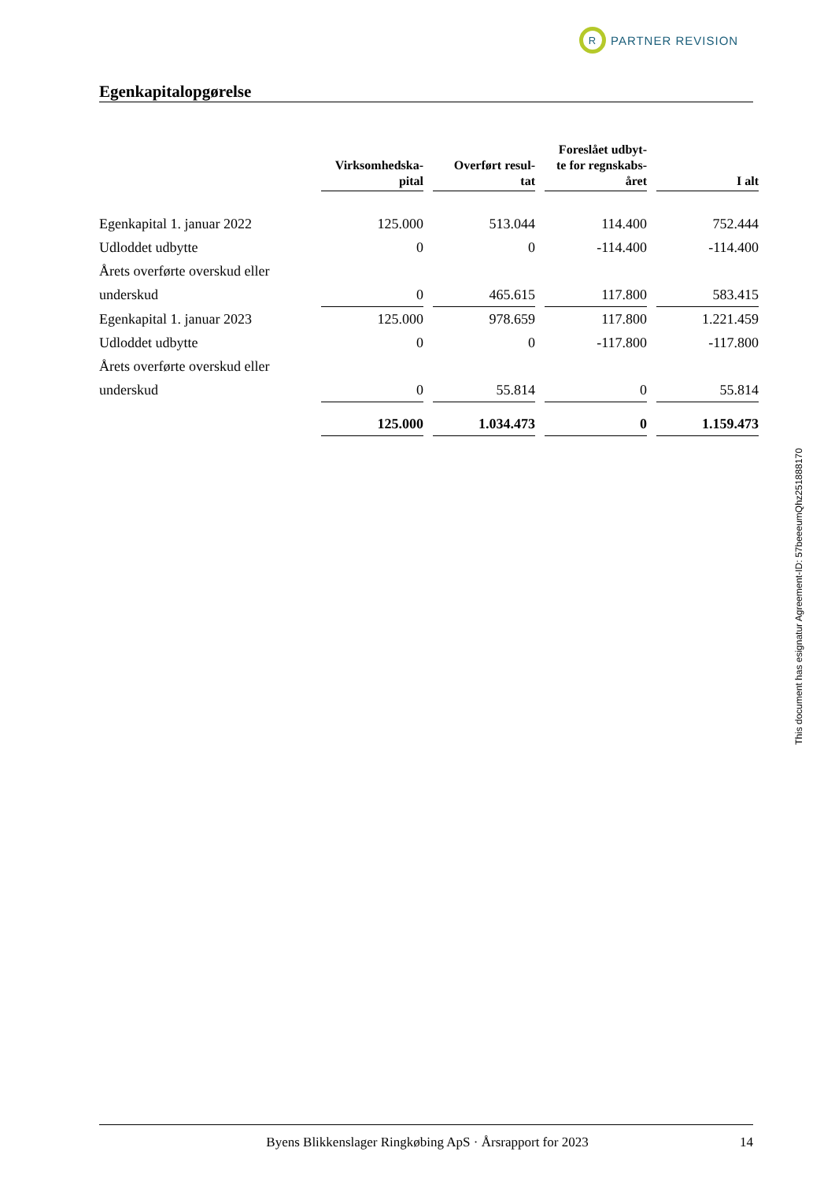R
PARTNER REVISION
Egenkapitalopgørelse
| | Virksomhedska- pital | | Overført resul- tat | | Foreslået udbyt- te for regnskabs- året | | I alt |
| --- | --- | --- | --- | --- | --- | --- | --- |
| Egenkapital 1. januar 2022 | 125.000 | | 513.044 | | 114.400 | | 752.444 |
| Udloddet udbytte | 0 | | 0 | | -114.400 | | -114.400 |
| Årets overførte overskud eller | | | | | | | |
| underskud | 0 | | 465.615 | | 117.800 | | 583.415 |
| Egenkapital 1. januar 2023 | 125.000 | | 978.659 | | 117.800 | | 1.221.459 |
| Udloddet udbytte | 0 | | 0 | | -117.800 | | -117.800 |
| Årets overførte overskud eller | | | | | | | |
| underskud | 0 | | 55.814 | | 0 | | 55.814 |
| | 125.000 | | 1.034.473 | | 0 | | 1.159.473 |
This document has esignatur Agreement-ID: 57beeeumQhz251888170
Byens Blikkenslager Ringkøbing ApS · Årsrapport for 2023 14